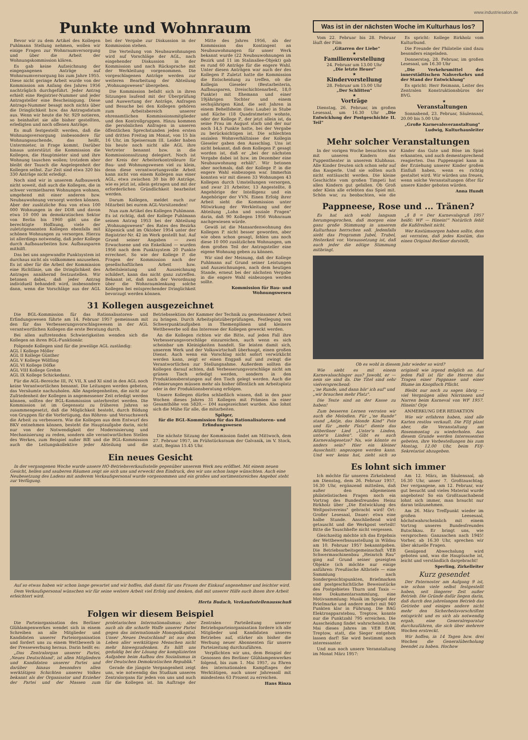www.industriesalon.de
Punkte und Wohnraum
Bevor wir zu dem Artikel des Kollegen Puhlmann Stellung nehmen, wollen wir einige Fragen zur Wohnraumversorgung und über die Arbeit der Wohnungskommission klären.
Es gab keine Aufzeichnung der eingegangenen Anträge auf Wohnraumversorgung bis zum Jahre 1955. Diese nicht geringe Arbeit wurde von der Kommission am Anfang des Jahres 1956 nachträglich durchgeführt. Jeder Antrag erhielt eine Registrier-Nummer und jeder Antragsteller eine Bescheinigung. Diese Antrags-Nummer besagt noch nichts über die Dringlichkeit bzw. das Antragsdatum aus. Wenn wir heute die Nr. 929 notieren, so beinhaltet sie alle bisher gestellten, erledigten und noch offenen Anträge.
Es muß festgestellt werden, daß die Wohnungsversorgung insbesondere für Wohnungssuchende, das heißt, Untermieter, in Frage kommt. Darüber hinaus unterstützt die Kommission die Kollegen, die Hauptmieter sind und ihre Wohnung tauschen wollen; trotzdem aber bleibt der Tausch die Angelegenheit der Kollegen selbst. Zur Zeit sind etwa 320 bis 330 Anträge nicht erledigt.
Noch sind wir in unserem Aufbauwerk nicht soweit, daß auch die Kollegen, die in schwer vermietbaren Wohnungen wohnen, umgehend mit einer anderen bzw. Neubauwohnung versorgt werden können. Aber der zusätzliche Bau von etwa 100 000 Wohnungen in der DDR und davon etwa 10 000 im demokratischen Sektor von Berlin bis 1960 gibt uns die berechtigte Hoffnung, viele der zuletztgenannten Kollegen ebenfalls mit schönen Wohnungen zu versorgen. Hierzu ist allerdings notwendig, daß jeder Kollege durch Aufbauarbeiten bzw. Aufbausparen mithilft.
Das bei uns angewandte Punktsystem ist durchaus nicht als vollkommen anzusehen. Es ist aber für die Arbeit der Kommission eine Richtlinie, um die Dringlichkeit des Antrages annähernd festzustellen. Wir betonen dabei, daß jeder Antrag individuell behandelt wird, insbesondere dann, wenn die Vorschläge aus der AGL bei der Vergabe zur Diskussion in der Kommission stehen.
Die Verteilung von Neubauwohnungen wird auf Vorschläge der AGL, nach eingehender Diskussion in der Kommission und nach Rücksprache mit der Werkleitung vorgenommen. Die vorgeschlagenen Anträge werden zur weiteren Bearbeitung der Abteilung „Wohnungswesen" übergeben.
Die Kommission befaßt sich in ihren Sitzungen laufend mit der Überprüfung und Auswertung der Anträge, Anfragen und Besuche bei den Kollegen gehören zum Arbeitsbereich unserer ehrenamtlichen Kommissionsmitglieder und den Kontrollgruppen. Hinzu kommen die persönlichen Anfragen in unseren öffentlichen Sprechstunden jeden ersten und dritten Freitag im Monat, von 15 bis 16 Uhr, im Speiseraum III. Leider haben bis heute noch nicht alle AGL ihre Vertreter benannt bzw. in die Kommissionssitzung delegiert. Noch ist der Kreis der Arbeiterkontrolleure für Bau- und Wohnungswesen viel zu klein, denn diese verantwortungsvolle Arbeit kann nicht von einem Kollegen aus einer AGL, etwa zwischen 30 bis 80 Anträge, wie es jetzt ist, allein getragen und mit der erforderlichen Gründlichkeit bearbeitet werden.
Darum Kollegen, meldet euch zur Mitarbeit bei eurem AGL-Vorsitzenden!
Nun zum Artikel des Kollegen Puhlmann. Es ist richtig, daß der Kollege Puhlmann seinen Antrag 1953 bei der Abteilung „Wohnungswesen" des Rates des Bezirks Köpenick und im Oktober 1954 unter der Registrier-Nr. 42 im Werk gestellt hat. Auf Grund seiner Angaben — zwei Erwachsene und ein Enkelkind — wurden 1956 nach dem Punktsystem 20 Punkte errechnet. So wie der Kollege P. die Fragen der Kommission nach der gesellschaftlichen Arbeit bzw. Arbeitsleistung und Auszeichnung schildert, kann das nicht ganz zutreffen. Bekannt ist, daß nach der Verordnung über die Wohnraumlenkung solche Kollegen bei entsprechender Dringlichkeit bevorzugt werden können.
Mitte des Jahres 1956, als der Kommission das Kontingent an Neubauwohnungen für unser Werk bekannt wurde (22 Neubauwohnungen im Bezirk und 11 im Stalinallee-Objekt) gab es rund 60 Anträge für die engere Wahl. Unter diesen Anträgen war auch der des Kollegen P. Zuletzt hatte die Kommission die Entscheidung zu treffen, ob die Kollegin Gieseler (Bestarbeiterin, Aufbausparen, Dreischichtenarbeit, 18,0 Punkte) mit Ehemann und einer 19jährigen Tochter und einem sechsjährigen Kind, die seit Jahren in einem Behelfsheim (lies: Laube) in Stube und Küche (18 Quadratmeter) wohnte, oder der Kollege P., der jetzt allein ist, da seine Frau im August starb und der nur noch 14,5 Punkte hatte, bei der Vergabe zu berücksichtigen ist. Die schlechten sozialen Wohnverhältnisse der Kollegin Gieseler gaben den Ausschlag. Uns ist nicht bekannt, daß dem Kollegen P. gesagt worden ist, daß er „bei der nächsten Vergabe dabei ist bzw. im Dezember eine Neubauwohnung erhält". Wir betonen aber nochmals, daß der Kollege P. in die engere Wahl einbezogen war. Immerhin konnten wir mit diesen 33 Wohnungen 43 Kollegen durch Umstellungen versorgen, und zwar 21 Arbeiter, 13 Angestellte, 8 Angehörige der Intelligenz und ein Angehöriger der VVN. Einen Erfolg ihrer Arbeit sieht die Kommission unter Mitwirkung der Werkleitung und der Abteilung „Lohn und soziale Fragen" darin, daß 90 Kollegen 1956 Wohnraum nachgewiesen würde.
Gewiß ist die Mansardenwohnung des Kollegen P. nicht besser geworden, aber wie oben schon gesagt, fehlen uns noch diese 10 000 zusätzlichen Wohnungen, um dem großen Teil der Antragsteller eine eigene Wohnung geben zu können.
Wir sind der Meinung, daß der Kollege Puhlmann auf Grund seiner Leistungen und Auszeichnungen, nach dem heutigen Stande, erneut bei der nächsten Vergabe in die engere Wahl einbezogen werden sollte.
Kommission für Bau- und Wohnungswesen
31 Kollegen ausgezeichnet
Die BGL-Kommission für das Rationalisatoren- und Erfindungswesen führte am 14. Februar 1957 gemeinsam mit den für das Verbesserungsvorschlagswesen in der AGL verantwortlichen Kollegen die erste Beratung durch.
Bei allen auftretenden Schwierigkeiten wenden sich die Kollegen an ihren BGL-Funktionär.
Folgende Kollegen sind für die jeweilige AGL zuständig:
AGL I Kollege Möller
AGL II Kollege Günther
AGL V Kollege Wölfling
AGL VI Kollege Döfke
AGL VIII Kollege Grehm
AGL IX Kollege Schickedanz.
Für die AGL-Bereiche III, IV, VII, X und XI sind in den AGL noch keine Verantwortlichen benannt. Die Leitungen werden gebeten, das Versäumte nachzuholen. Alle Angelegenheiten, die nicht zur Zufriedenheit der Kollegen in angemessener Zeit erledigt werden können, sollten der BGL-Kommission unterbreitet werden. Die Kommission ist im Gegensatz zu früheren Jahren so zusammengesetzt, daß die Möglichkeit besteht, durch Bildung von Gruppen für die Vorfertigung, das Röhren- und Versuchswerk die Arbeit zu verbessern. Wie die Kollegen aus dem Entwurf des BKV entnehmen können, besteht die Hauptaufgabe darin, nicht nur von der Notwendigkeit der Modernisierung und Mechanisierung zu reden, sondern alle verantwortlichen Stellen des Werkes, zum Beispiel außer BfE und die BGL-Kommission auch die Leitungskollektive jeder Abteilung und die Betriebssektion der Kammer der Technik zu gemeinsamer Arbeit zu bringen. Durch Arbeitsplatzüberprüfungen, Festlegung von Schwerpunktaufgaben in Themenplänen und kleinere Wettbewerbe soll das Interesse der Kollegen geweckt werden.
An die Kollegen richten wir die Bitte, auf jeden Fall ihre Verbesserungsvorschläge einzureichen, auch wenn es sich scheinbar um Kleinigkeiten handelt. Sie leisten damit sich, unserem Werk und der Volkswirtschaft überhaupt, einen großen Dienst. Auch wenn ein Vorschlag nicht sofort verwirklicht werden kann, zeigt er einen Engpaß auf und zwingt die Verantwortlichen zur Stellungnahme. Außerdem sollten die Kollegen darauf achten, daß Verbesserungsvorschläge nicht am grünen Tisch erledigt werden, sondern in den Produktionsberatungen auf den Tisch gelegt werden. Auch die Prämierungen müssen mehr als bisher öffentlich am Arbeitsplatz oder in der Produktionsberatung erfolgen.
Unsere Kollegen dürfen schließlich wissen, daß in den paar Wochen dieses Jahres 31 Kollegen mit Prämien in einer Gesamthöhe von 5820,— DM ausgezeichnet wurden. Also lohnt sich die Mühe für alle, die mitarbeiten.
Spilger,
für die BGL-Kommission für das Rationalisatoren- und Erfindungswesen
★
Die nächste Sitzung der Kommission findet am Mittwoch, dem 27. Februar 1957, im Frühstücksraum der Galvanik, im V. Stock, statt, Beginn 15.45 Uhr.
Ein neues Gesicht
In der vergangenen Woche wurde unsere HO-Betriebsverkaufsstelle gegenüber unserem Werk neu eröffnet. Mit einem neuen Gesicht, hellen und sauberen Räumen zeigt sie sich uns und erweckt den Eindruck, den wir uns schon lange wünschten. Auch eine Neubesetzung des Ladens mit anderem Verkaufspersonal wurde vorgenommen und ein großes und sortimentsreiches Angebot steht zur Verfügung.
Auf so etwas haben wir schon lange gewartet und wir hoffen, daß damit für uns Frauen der Einkauf angenehmer und leichter wird.
Dem Verkaufspersonal wünschen wir für seine weitere Arbeit viel Erfolg und denken, daß mit unserer Hilfe auch ihnen ihre Arbeit erleichtert wird.
Herta Budach, Verkaufsstellenausschuß
Folgen wir diesem Beispiel
Die Parteiorganisation des Berliner Glühlampenwerkes wendet sich in einem Schreiben an alle Mitglieder und Kandidaten unserer Parteiorganisation und fordert uns zu einem Wettbewerb in der Pressewerbung heraus. Darin heißt es:
„Das Zentralorgan unserer Partei, ‚Neues Deutschland', ist allen Mitgliedern und Kandidaten unserer Partei und darüber hinaus besonders allen werktätigen Schichten unseres Volkes bekannt als der Organisator und Erzieher der Partei und der Massen zum proletarischen Internationalismus; aber auch als die scharfe Waffe unserer Partei gegen das internationale Monopolkapital. Unser ‚Neues Deutschland' ist aus dem Leben aller werktätigen Menschen nicht mehr hinwegzudenken. Es hilft uns geduldig bei der Lösung der komplizierten Aufgaben beim Aufbau des Sozialismus in der Deutschen Demokratischen Republik."
Gerade die jüngste Vergangenheit zeigt uns, wie notwendig das Studium unseres Zentralorgans für jeden von uns und auch für die Kollegen ist. Im Auftrage der Zentralen Parteileitung unserer Betriebsparteiorganisation fordere ich alle Mitglieder und Kandidaten unseres Betriebes auf, stärker als bisher die Werbung neuer Abonnenten für unsere Parteizeitung durchzuführen.
Verpflichten wir uns, dem Beispiel der Genossen des Berliner Glühlampenwerkes folgend, bis zum 1. Mai 1957, zu Ehren des internationalen Kampftages der Werktätigen, auch unser Jahressoll mit mindestens 63 Prozent zu erreichen.
Hans Rinza
Was ist in der nächsten Woche im Kulturhaus los?
Vom 22. Februar bis 28. Februar läuft der Film
„Gitarren der Liebe"
★
Familienvorstellung
24. Februar um 13.00 Uhr
„Die letzte Heuer"
★
Kindervorstellung
28. Februar um 15.00 Uhr
„Der Schlitten"
★
Vorträge
Dienstag, 26. Februar, im großen Lesesaal, um 16.30 Uhr „Die Entwicklung der Postgeschichte II. Teil"
Es spricht: Kollege Birkholz vom Kulturbund.
Die Freunde der Philatelie sind dazu besonders eingeladen.
Donnerstag, 28. Februar, im großen Lesesaal, um 16.30 Uhr
„Die Verkehrsmittel des innerstädtischen Nahverkehrs und der Stand der Entwicklung"
Es spricht: Herr Reimann, Leiter des Zentralen Konstruktionsbüros der BVG.
★
Veranstaltungen
Sonnabend, 23. Februar, Säulensaal, 20.00 bis 5.00 Uhr
„Große Karnevalsveranstaltung"
Ludwig, Kulturhausleiter
Mehr solcher Veranstaltungen
In der vorigen Woche besuchten wir mit unseren Kindern das Puppentheater in unserem Klubhaus. Alle Kinder freuten sich schon sehr auf das Kasperle. Und sie sollten auch nicht enttäuscht werden. Die kleine Geschichte vom großen Timpeti hat allen Kindern gut gefallen. Ob Groß oder Klein alle erlebten das Spiel mit. Schön war, zu beobachten, wie die Kinder das Gute und Böse im Spiel erkannten, und auch dementsprechend reagierten. Das Puppenspiel kann in der Erziehung unserer Kinder großen Einfluß haben, wenn es richtig gestaltet wird. Wir würden uns freuen, wenn solche Veranstaltungen öfter für unsere Kinder geboten würden.
Anna Hundt
Pappneese, Rose und ... Tränen?
Es hat sich wohl langsam herumgesprochen, daß morgen eine ganz große Stimmung in unserem Kulturhaus herrschen soll. Jedenfalls sieht das Programm Jubel, Trubel, Heiterkeit vor. Voraussetzung ist, daß auch jeder die nötige Stimmung mitbringt.
„§ 8 = Der Karnevalsgruß 1957 heißt: WF — Hinein!" Natürlich fehlt die Kußfreiheit nicht.
Wer Kostümsorgen haben sollte, dem sei verraten, daß jedes Kostüm, das einen Original-Berliner darstellt,
Ob es wohl in diesem Jahr wieder so wird?
Wie sieht es mit einem Karnevalsschlager aus? Jawohl, er — nein sie sind da. Die Titel sind sehr vielversprechend:
„'ne Runde, und dann hör' ich auf" und
„wir brauchen mehr Platz".
Die Texte sind an der Kasse zu haben!
Zum besseren Lernen verraten wir auch die Melodien. Für „'ne Runde" stand „Antje, das blonde Kind" Pate und für „mehr Platz" diente das Altberliner Lied „Unter'n Linden, unter'n Linden". Gibt es auch Karnevalsgesetze? Na, wie könnte es anders sein? Hier ein kleiner Ausschnitt: angezogen werden kann. Und wer keins hat, zieht sich so originell wie irgend möglich an. Auf jeden Fall ist für die Herren das Tragen einer Pappnase und einer Blume im Knopfloch Pflicht.
Bleibt nur noch zu sagen übrig — viel Vergnügen allen Närrinnen und Narren beim Karneval von WF 1957. Hinein! Orje
ANMERKUNG DER REDAKTION
Wie wir erfahren haben, sind alle Karten restlos verkauft. Die FDJ plant aber, die Veranstaltung am Rosenmontag zu wiederholen. Aus diesem Grunde werden Interessenten gebeten, ihre Vorbestellungen bis zum Montag, 12.00 Uhr, beim FDJ-Sekretariat abzugeben.
Es lohnt sich immer
Ich möchte für unseren Zirkelabend am Dienstag, dem 26. Februar 1957, 16.30 Uhr, ergänzend mitteilen, daß außer den allgemeinen philatelistischen Fragen noch ein Vortrag des Bundesfreundes Heinz Birkholz über „Die Entwicklung des Weltpostvereins" gebracht wird! Ort: Großer Lesesaal, Dauer: etwa eine halbe Stunde. Anschließend wird getauscht und die Werkpost verteilt! Bitte die Tauschhefte nicht vergessen.
Gleichzeitig möchte ich das Ergebnis der Wettbewerbsausstellung in Wildau am 10. Februar 1957 bekanntgeben. Die Betriebsarbeitsgemeinschaft VEB Schwermaschinenbau „Heinrich Rau" ging auf Grund seiner gezeigten Objekte (ich möchte nur einige anführen: Preußische Altbriefe — eine Sammlung nach Sondergesichtspunkten, Briefmarken und postgeschichtliche Beweisstücke des Postgebietes Thurn und Taxis — eine Dokumentarsammlung, eine Motivsammlung: Musik im Spiegel der Briefmarke und andere mehr) mit 940 Punkten klar in Führung. Die BAG Elektroapparatebau, Treptow, konnte nur die Punktzahl 795 erreichen. Die Ausscheidung findet wahrscheinlich im Mai dieses Jahres im VEB EAW, Treptow, statt, die Sieger entgehen lassen darf! Sie wird bestimmt noch interessanter.
Und nun noch unsere Veranstaltung im Monat März 1957:
Am 12. März, im Säulensaal, ab 16.30 Uhr, unser 7. Großtauschtag. Der vergangene, am 12. Februar, war gut besucht und vieles Material wurde angeboten! So ein Großtauschabend lohnt sich immer, man braucht nur daran teilzunehmen.
Am 26. März Treffpunkt wieder im großen Leesesaal, höchstwahrscheinlich mit einem Vortrag unseres Bundesfreundes Butschkau. Er bringt uns, wie versprochen: Ganzsachen nach 1945! Vorher, ab 16.30 Uhr, sprechen wir über aktuelle Fragen.
Genügend Abwechslung wird geboten und, was die Hauptsache ist, leicht und verständlich dargebracht!
Sperling, Zirkelleiter
Kurz gesendet
Der Paternoster am Aufgang 9 ist, wie schon viele selbst festgestellt haben, seit längerer Zeit außer Betrieb. Die Gründe dafür liegen darin, daß durch den jahrelangen Betrieb das Getriebe und einiges andere nicht mehr den Sicherheitsvorschriften entspricht und es sich als notwendig ergab, eine Generalreparatur durchzuführen, die sich über mehrere Wochen erstreckt.
Wir hoffen, in 14 Tagen bzw. drei Wochen die Generalüberholung beendet zu haben. Hochow